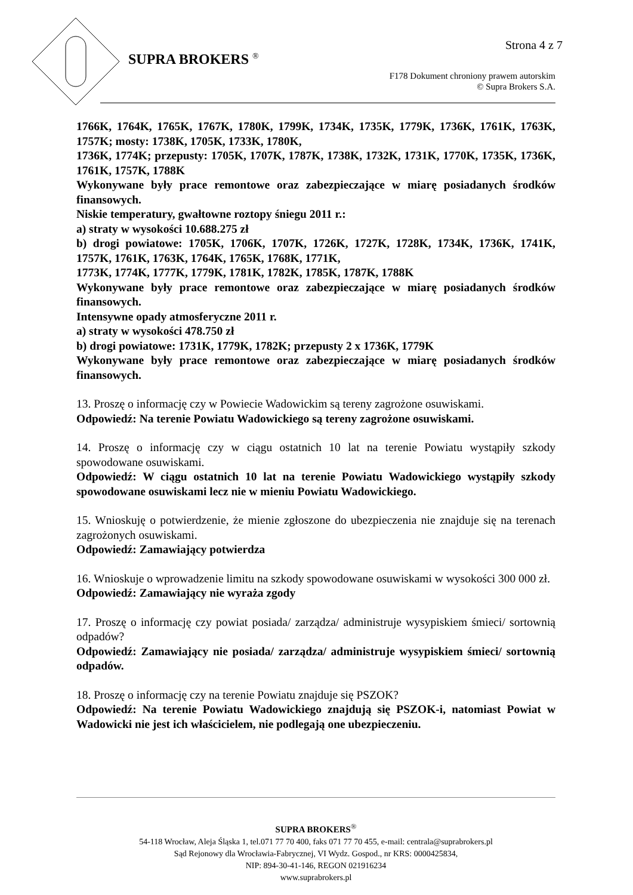SUPRA BROKERS <sup>®</sup>
Strona 4 z 7
F178 Dokument chroniony prawem autorskim
© Supra Brokers S.A.
1766K, 1764K, 1765K, 1767K, 1780K, 1799K, 1734K, 1735K, 1779K, 1736K, 1761K, 1763K, 1757K; mosty: 1738K, 1705K, 1733K, 1780K,
1736K, 1774K; przepusty: 1705K, 1707K, 1787K, 1738K, 1732K, 1731K, 1770K, 1735K, 1736K, 1761K, 1757K, 1788K
Wykonywane były prace remontowe oraz zabezpieczające w miarę posiadanych środków finansowych.
Niskie temperatury, gwałtowne roztopy śniegu 2011 r.:
a) straty w wysokości 10.688.275 zł
b) drogi powiatowe: 1705K, 1706K, 1707K, 1726K, 1727K, 1728K, 1734K, 1736K, 1741K, 1757K, 1761K, 1763K, 1764K, 1765K, 1768K, 1771K,
1773K, 1774K, 1777K, 1779K, 1781K, 1782K, 1785K, 1787K, 1788K
Wykonywane były prace remontowe oraz zabezpieczające w miarę posiadanych środków finansowych.
Intensywne opady atmosferyczne 2011 r.
a) straty w wysokości 478.750 zł
b) drogi powiatowe: 1731K, 1779K, 1782K; przepusty 2 x 1736K, 1779K
Wykonywane były prace remontowe oraz zabezpieczające w miarę posiadanych środków finansowych.
13. Proszę o informację czy w Powiecie Wadowickim są tereny zagrożone osuwiskami.
Odpowiedź: Na terenie Powiatu Wadowickiego są tereny zagrożone osuwiskami.
14. Proszę o informację czy w ciągu ostatnich 10 lat na terenie Powiatu wystąpiły szkody spowodowane osuwiskami.
Odpowiedź: W ciągu ostatnich 10 lat na terenie Powiatu Wadowickiego wystąpiły szkody spowodowane osuwiskami lecz nie w mieniu Powiatu Wadowickiego.
15. Wnioskuję o potwierdzenie, że mienie zgłoszone do ubezpieczenia nie znajduje się na terenach zagrożonych osuwiskami.
Odpowiedź: Zamawiający potwierdza
16. Wnioskuje o wprowadzenie limitu na szkody spowodowane osuwiskami w wysokości 300 000 zł.
Odpowiedź: Zamawiający nie wyraża zgody
17. Proszę o informację czy powiat posiada/ zarządza/ administruje wysypiskiem śmieci/ sortownią odpadów?
Odpowiedź: Zamawiający nie posiada/ zarządza/ administruje wysypiskiem śmieci/ sortownią odpadów.
18. Proszę o informację czy na terenie Powiatu znajduje się PSZOK?
Odpowiedź: Na terenie Powiatu Wadowickiego znajdują się PSZOK-i, natomiast Powiat w Wadowicki nie jest ich właścicielem, nie podlegają one ubezpieczeniu.
SUPRA BROKERS<sup>®</sup>
54-118 Wrocław, Aleja Śląska 1, tel.071 77 70 400, faks 071 77 70 455, e-mail: centrala@suprabrokers.pl
Sąd Rejonowy dla Wrocławia-Fabrycznej, VI Wydz. Gospod., nr KRS: 0000425834,
NIP: 894-30-41-146, REGON 021916234
www.suprabrokers.pl